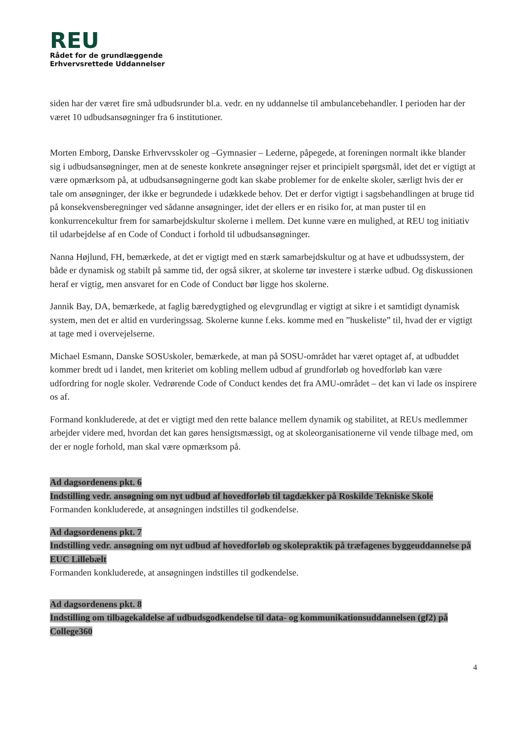REU
Rådet for de grundlæggende
Erhvervsrettede Uddannelser
siden har der været fire små udbudsrunder bl.a. vedr. en ny uddannelse til ambulancebehandler. I perioden har der været 10 udbudsansøgninger fra 6 institutioner.
Morten Emborg, Danske Erhvervsskoler og –Gymnasier – Lederne, påpegede, at foreningen normalt ikke blander sig i udbudsansøgninger, men at de seneste konkrete ansøgninger rejser et principielt spørgsmål, idet det er vigtigt at være opmærksom på, at udbudsansøgningerne godt kan skabe problemer for de enkelte skoler, særligt hvis der er tale om ansøgninger, der ikke er begrundede i udækkede behov. Det er derfor vigtigt i sagsbehandlingen at bruge tid på konsekvensberegninger ved sådanne ansøgninger, idet der ellers er en risiko for, at man puster til en konkurrencekultur frem for samarbejdskultur skolerne i mellem. Det kunne være en mulighed, at REU tog initiativ til udarbejdelse af en Code of Conduct i forhold til udbudsansøgninger.
Nanna Højlund, FH, bemærkede, at det er vigtigt med en stærk samarbejdskultur og at have et udbudssystem, der både er dynamisk og stabilt på samme tid, der også sikrer, at skolerne tør investere i stærke udbud. Og diskussionen heraf er vigtig, men ansvaret for en Code of Conduct bør ligge hos skolerne.
Jannik Bay, DA, bemærkede, at faglig bæredygtighed og elevgrundlag er vigtigt at sikre i et samtidigt dynamisk system, men det er altid en vurderingssag. Skolerne kunne f.eks. komme med en ”huskeliste” til, hvad der er vigtigt at tage med i overvejelserne.
Michael Esmann, Danske SOSUskoler, bemærkede, at man på SOSU-området har været optaget af, at udbuddet kommer bredt ud i landet, men kriteriet om kobling mellem udbud af grundforløb og hovedforløb kan være udfordring for nogle skoler. Vedrørende Code of Conduct kendes det fra AMU-området – det kan vi lade os inspirere os af.
Formand konkluderede, at det er vigtigt med den rette balance mellem dynamik og stabilitet, at REUs medlemmer arbejder videre med, hvordan det kan gøres hensigtsmæssigt, og at skoleorganisationerne vil vende tilbage med, om der er nogle forhold, man skal være opmærksom på.
Ad dagsordenens pkt. 6
Indstilling vedr. ansøgning om nyt udbud af hovedforløb til tagdækker på Roskilde Tekniske Skole
Formanden konkluderede, at ansøgningen indstilles til godkendelse.
Ad dagsordenens pkt. 7
Indstilling vedr. ansøgning om nyt udbud af hovedforløb og skolepraktik på træfagenes byggeuddannelse på EUC Lillebælt
Formanden konkluderede, at ansøgningen indstilles til godkendelse.
Ad dagsordenens pkt. 8
Indstilling om tilbagekaldelse af udbudsgodkendelse til data- og kommunikationsuddannelsen (gf2) på College360
4